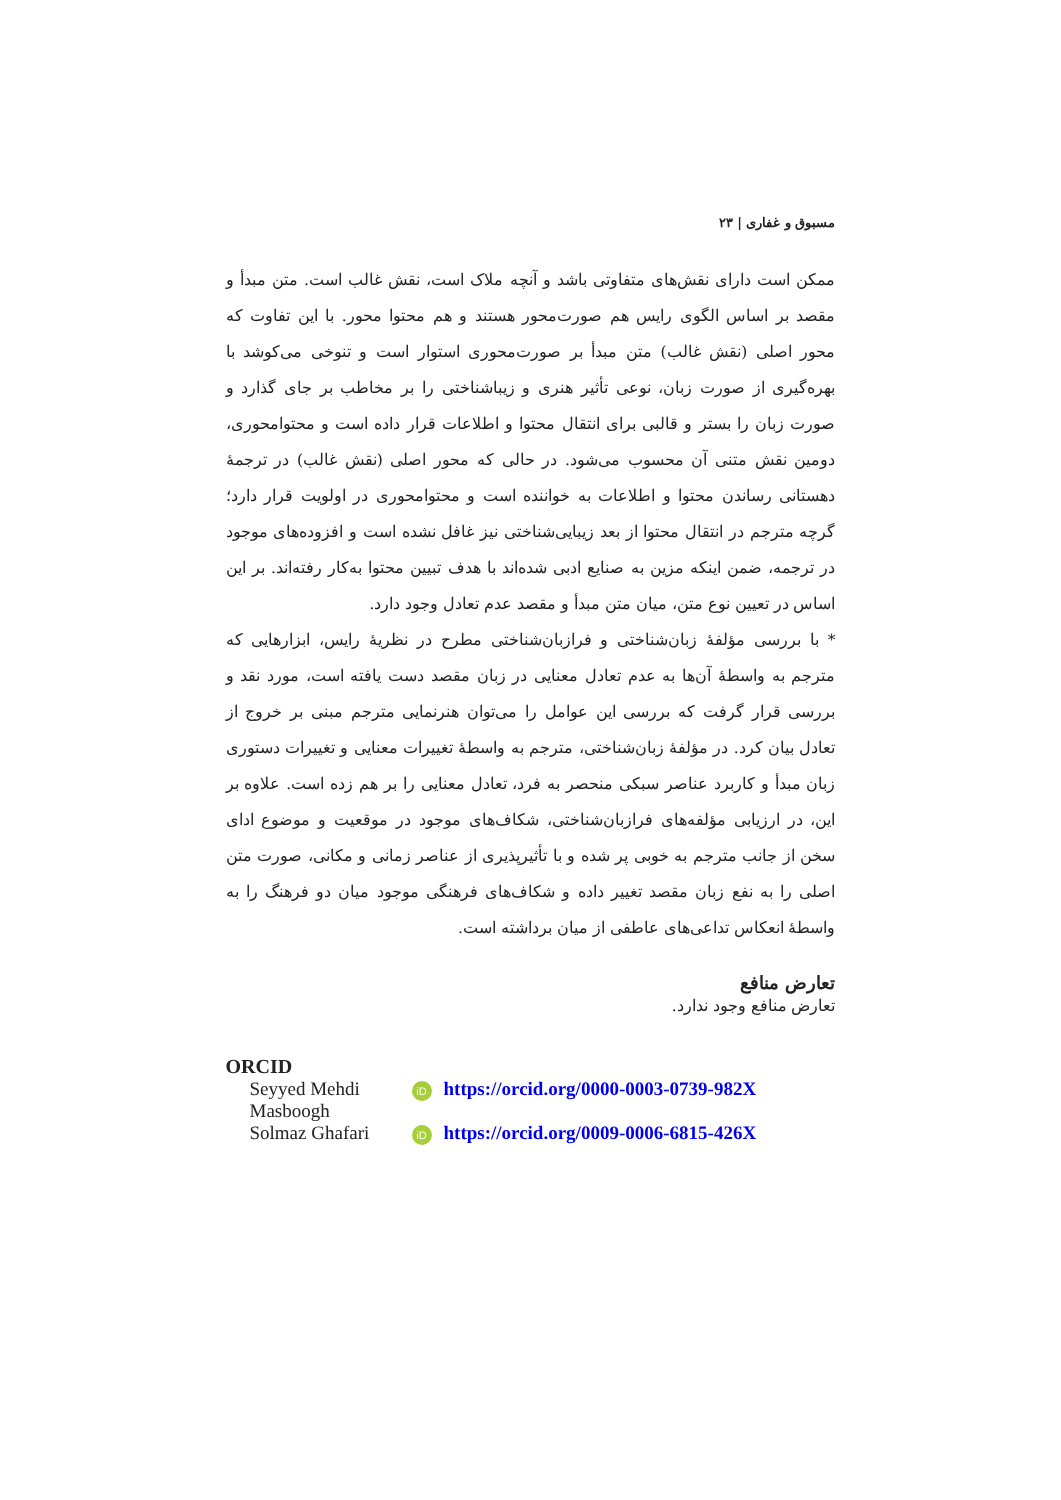مسبوق و غفاری | ۲۳
ممکن است دارای نقش‌های متفاوتی باشد و آنچه ملاک است، نقش غالب است. متن مبدأ و مقصد بر اساس الگوی رایس هم صورت‌محور هستند و هم محتوا محور. با این تفاوت که محور اصلی (نقش غالب) متن مبدأ بر صورت‌محوری استوار است و تنوخی می‌کوشد با بهره‌گیری از صورت زبان، نوعی تأثیر هنری و زیباشناختی را بر مخاطب بر جای گذارد و صورت زبان را بستر و قالبی برای انتقال محتوا و اطلاعات قرار داده است و محتوامحوری، دومین نقش متنی آن محسوب می‌شود. در حالی که محور اصلی (نقش غالب) در ترجمهٔ دهستانی رساندن محتوا و اطلاعات به خواننده است و محتوامحوری در اولویت قرار دارد؛ گرچه مترجم در انتقال محتوا از بعد زیبایی‌شناختی نیز غافل نشده است و افزوده‌های موجود در ترجمه، ضمن اینکه مزین به صنایع ادبی شده‌اند با هدف تبیین محتوا به‌کار رفته‌اند. بر این اساس در تعیین نوع متن، میان متن مبدأ و مقصد عدم تعادل وجود دارد.
* با بررسی مؤلفهٔ زبان‌شناختی و فرازبان‌شناختی مطرح در نظریهٔ رایس، ابزارهایی که مترجم به واسطهٔ آن‌ها به عدم تعادل معنایی در زبان مقصد دست یافته است، مورد نقد و بررسی قرار گرفت که بررسی این عوامل را می‌توان هنرنمایی مترجم مبنی بر خروج از تعادل بیان کرد. در مؤلفهٔ زبان‌شناختی، مترجم به واسطهٔ تغییرات معنایی و تغییرات دستوری زبان مبدأ و کاربرد عناصر سبکی منحصر به فرد، تعادل معنایی را بر هم زده است. علاوه بر این، در ارزیابی مؤلفه‌های فرازبان‌شناختی، شکاف‌های موجود در موقعیت و موضوع ادای سخن از جانب مترجم به خوبی پر شده و با تأثیرپذیری از عناصر زمانی و مکانی، صورت متن اصلی را به نفع زبان مقصد تغییر داده و شکاف‌های فرهنگی موجود میان دو فرهنگ را به واسطهٔ انعکاس تداعی‌های عاطفی از میان برداشته است.
تعارض منافع
تعارض منافع وجود ندارد.
ORCID
| Seyyed Mehdi Masboogh | iD | https://orcid.org/0000-0003-0739-982X |
| Solmaz Ghafari | iD | https://orcid.org/0009-0006-6815-426X |